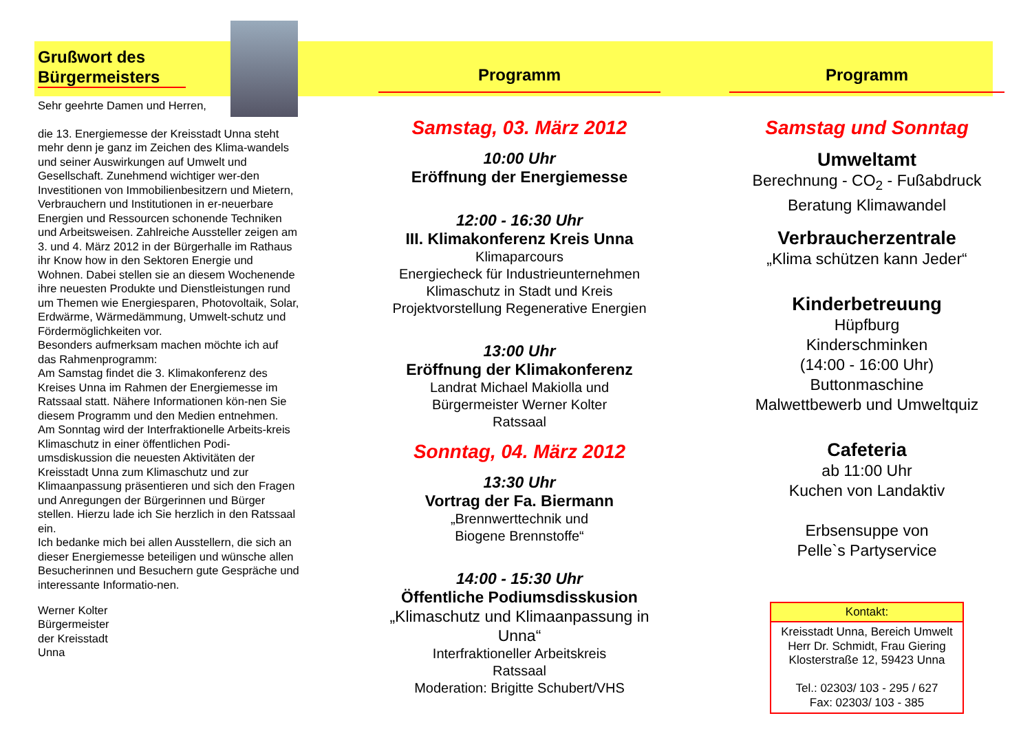Grußwort des Bürgermeisters
Sehr geehrte Damen und Herren,
die 13. Energiemesse der Kreisstadt Unna steht mehr denn je ganz im Zeichen des Klima-wandels und seiner Auswirkungen auf Umwelt und Gesellschaft. Zunehmend wichtiger wer-den Investitionen von Immobilienbesitzern und Mietern, Verbrauchern und Institutionen in er-neuerbare Energien und Ressourcen schonende Techniken und Arbeitsweisen. Zahlreiche Aussteller zeigen am 3. und 4. März 2012 in der Bürgerhalle im Rathaus ihr Know how in den Sektoren Energie und Wohnen. Dabei stellen sie an diesem Wochenende ihre neuesten Produkte und Dienstleistungen rund um Themen wie Energiesparen, Photovoltaik, Solar, Erdwärme, Wärmedämmung, Umwelt-schutz und Fördermöglichkeiten vor.
Besonders aufmerksam machen möchte ich auf das Rahmenprogramm:
Am Samstag findet die 3. Klimakonferenz des Kreises Unna im Rahmen der Energiemesse im Ratssaal statt. Nähere Informationen kön-nen Sie diesem Programm und den Medien entnehmen.
Am Sonntag wird der Interfraktionelle Arbeits-kreis Klimaschutz in einer öffentlichen Podi-umsdiskussion die neuesten Aktivitäten der Kreisstadt Unna zum Klimaschutz und zur Klimaanpassung präsentieren und sich den Fragen und Anregungen der Bürgerinnen und Bürger stellen. Hierzu lade ich Sie herzlich in den Ratssaal ein.
Ich bedanke mich bei allen Ausstellern, die sich an dieser Energiemesse beteiligen und wünsche allen Besucherinnen und Besuchern gute Gespräche und interessante Informatio-nen.
Werner Kolter
Bürgermeister
der Kreisstadt
Unna
Programm
Samstag, 03. März 2012
10:00 Uhr
Eröffnung der Energiemesse
12:00 - 16:30 Uhr
III. Klimakonferenz Kreis Unna
Klimaparcours
Energiecheck für Industrieunternehmen
Klimaschutz in Stadt und Kreis
Projektvorstellung Regenerative Energien
13:00 Uhr
Eröffnung der Klimakonferenz
Landrat Michael Makiolla und
Bürgermeister Werner Kolter
Ratssaal
Sonntag, 04. März 2012
13:30 Uhr
Vortrag der Fa. Biermann
„Brennwerttechnik und
Biogene Brennstoffe“
14:00 - 15:30 Uhr
Öffentliche Podiumsdisskusion
„Klimaschutz und Klimaanpassung in Unna“
Interfraktioneller Arbeitskreis
Ratssaal
Moderation: Brigitte Schubert/VHS
Programm
Samstag und Sonntag
Umweltamt
Berechnung - CO<sub>2</sub> - Fußabdruck
Beratung Klimawandel
Verbraucherzentrale
„Klima schützen kann Jeder“
Kinderbetreuung
Hüpfburg
Kinderschminken
(14:00 - 16:00 Uhr)
Buttonmaschine
Malwettbewerb und Umweltquiz
Cafeteria
ab 11:00 Uhr
Kuchen von Landaktiv
Erbsensuppe von
Pelle`s Partyservice
Kontakt:
Kreisstadt Unna, Bereich Umwelt
Herr Dr. Schmidt, Frau Giering
Klosterstraße 12, 59423 Unna
Tel.: 02303/ 103 - 295 / 627
Fax: 02303/ 103 - 385